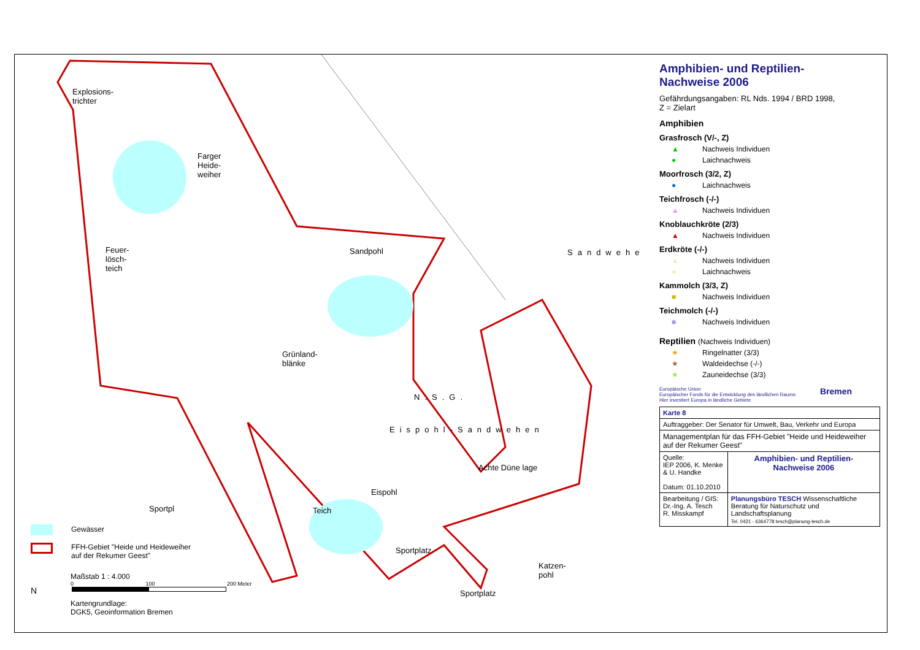Explosions-
trichter
Farger
Heide-
weiher
Feuer-
lösch-
teich
Sandpohl Sandwehe
Grünland-
blänke
N.S.G.
Eispohl-Sandwehen
Achte Düne lage
Eispohl
Teich
Sportplatz
Sportplatz
Sportpl
Katzen-
pohl
Gewässer
FFH-Gebiet "Heide und Heideweiher
auf der Rekumer Geest"
Maßstab 1 : 4.000
0 100 200 Meter
Kartengrundlage:
DGK5, Geoinformation Bremen
N
Amphibien- und Reptilien-
Nachweise 2006
Gefährdungsangaben: RL Nds. 1994 / BRD 1998,
Z = Zielart
Amphibien
Grasfrosch (V/-, Z)
▲ Nachweis Individuen
● Laichnachweis
Moorfrosch (3/2, Z)
● Laichnachweis
Teichfrosch (-/-)
▲ Nachweis Individuen
Knoblauchkröte (2/3)
▲ Nachweis Individuen
Erdkröte (-/-)
▲ Nachweis Individuen
● Laichnachweis
Kammolch (3/3, Z)
■ Nachweis Individuen
Teichmolch (-/-)
■ Nachweis Individuen
Reptilien (Nachweis Individuen)
★ Ringelnatter (3/3)
★ Waldeidechse (-/-)
★ Zauneidechse (3/3)
Europäische Union
Europäischer Fonds für die Entwicklung des ländlichen Raums
Hier investiert Europa in ländliche Gebiete
Bremen
| Karte 8 | |
| Auftraggeber: Der Senator für Umwelt, Bau, Verkehr und Europa | |
| Managementplan für das FFH-Gebiet "Heide und Heideweiher auf der Rekumer Geest" | |
| Quelle: IEP 2006, K. Menke & U. Handke Datum: 01.10.2010 | Amphibien- und Reptilien- Nachweise 2006 |
| Bearbeitung / GIS: Dr.-Ing. A. Tesch R. Misskampf | Planungsbüro TESCH Wissenschaftliche Beratung für Naturschutz und Landschaftsplanung Tel. 0421 - 6364778 tesch@planung-tesch.de |